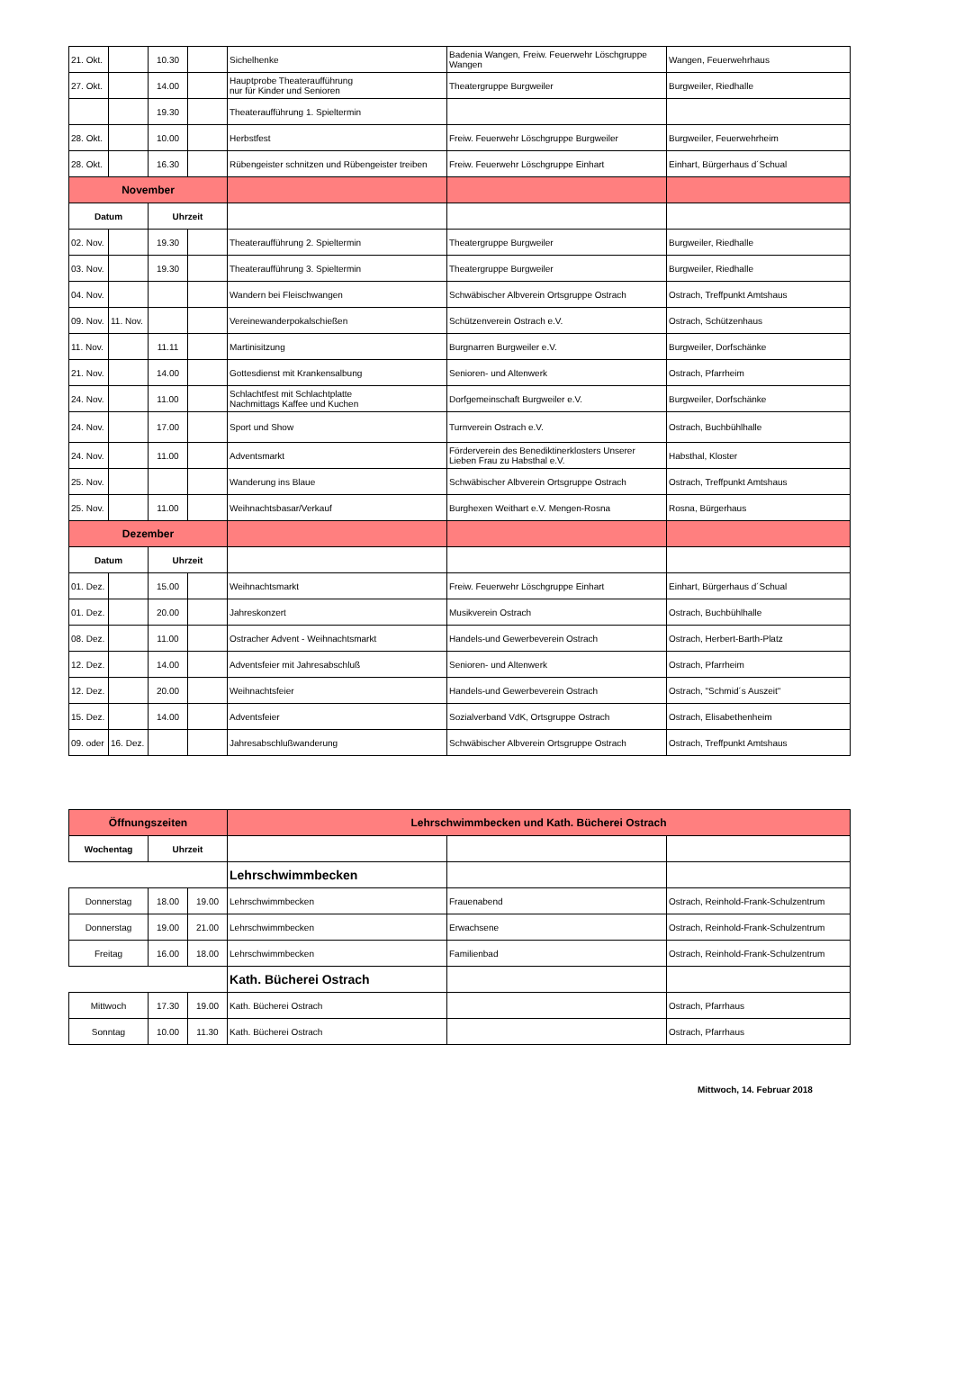| 21. Okt. | | 10.30 | | Sichelhenke | Badenia Wangen, Freiw. Feuerwehr Löschgruppe Wangen | Wangen, Feuerwehrhaus |
| 27. Okt. | | 14.00 | | Hauptprobe Theateraufführung nur für Kinder und Senioren | Theatergruppe Burgweiler | Burgweiler, Riedhalle |
| | | 19.30 | | Theateraufführung 1. Spieltermin | | |
| 28. Okt. | | 10.00 | | Herbstfest | Freiw. Feuerwehr Löschgruppe Burgweiler | Burgweiler, Feuerwehrheim |
| 28. Okt. | | 16.30 | | Rübengeister schnitzen und Rübengeister treiben | Freiw. Feuerwehr Löschgruppe Einhart | Einhart, Bürgerhaus d´Schual |
| November | | | | | | |
| Datum | | Uhrzeit | | | | |
| 02. Nov. | | 19.30 | | Theateraufführung 2. Spieltermin | Theatergruppe Burgweiler | Burgweiler, Riedhalle |
| 03. Nov. | | 19.30 | | Theateraufführung 3. Spieltermin | Theatergruppe Burgweiler | Burgweiler, Riedhalle |
| 04. Nov. | | | | Wandern bei Fleischwangen | Schwäbischer Albverein Ortsgruppe Ostrach | Ostrach, Treffpunkt Amtshaus |
| 09. Nov. | 11. Nov. | | | Vereinewanderpokalschießen | Schützenverein Ostrach e.V. | Ostrach, Schützenhaus |
| 11. Nov. | | 11.11 | | Martinisitzung | Burgnarren Burgweiler e.V. | Burgweiler, Dorfschänke |
| 21. Nov. | | 14.00 | | Gottesdienst mit Krankensalbung | Senioren- und Altenwerk | Ostrach, Pfarrheim |
| 24. Nov. | | 11.00 | | Schlachtfest mit Schlachtplatte Nachmittags Kaffee und Kuchen | Dorfgemeinschaft Burgweiler e.V. | Burgweiler, Dorfschänke |
| 24. Nov. | | 17.00 | | Sport und Show | Turnverein Ostrach e.V. | Ostrach, Buchbühlhalle |
| 24. Nov. | | 11.00 | | Adventsmarkt | Förderverein des Benediktinerklosters Unserer Lieben Frau zu Habsthal e.V. | Habsthal, Kloster |
| 25. Nov. | | | | Wanderung ins Blaue | Schwäbischer Albverein Ortsgruppe Ostrach | Ostrach, Treffpunkt Amtshaus |
| 25. Nov. | | 11.00 | | Weihnachtsbasar/Verkauf | Burghexen Weithart e.V. Mengen-Rosna | Rosna, Bürgerhaus |
| Dezember | | | | | | |
| Datum | | Uhrzeit | | | | |
| 01. Dez. | | 15.00 | | Weihnachtsmarkt | Freiw. Feuerwehr Löschgruppe Einhart | Einhart, Bürgerhaus d´Schual |
| 01. Dez. | | 20.00 | | Jahreskonzert | Musikverein Ostrach | Ostrach, Buchbühlhalle |
| 08. Dez. | | 11.00 | | Ostracher Advent - Weihnachtsmarkt | Handels-und Gewerbeverein Ostrach | Ostrach, Herbert-Barth-Platz |
| 12. Dez. | | 14.00 | | Adventsfeier mit Jahresabschluß | Senioren- und Altenwerk | Ostrach, Pfarrheim |
| 12. Dez. | | 20.00 | | Weihnachtsfeier | Handels-und Gewerbeverein Ostrach | Ostrach, "Schmid´s Auszeit" |
| 15. Dez. | | 14.00 | | Adventsfeier | Sozialverband VdK, Ortsgruppe Ostrach | Ostrach, Elisabethenheim |
| 09. oder | 16. Dez. | | | Jahresabschlußwanderung | Schwäbischer Albverein Ortsgruppe Ostrach | Ostrach, Treffpunkt Amtshaus |
| Öffnungszeiten | | | Lehrschwimmbecken und Kath. Bücherei Ostrach | | |
| Wochentag | Uhrzeit | | | | |
| | | | Lehrschwimmbecken | | |
| Donnerstag | 18.00 | 19.00 | Lehrschwimmbecken | Frauenabend | Ostrach, Reinhold-Frank-Schulzentrum |
| Donnerstag | 19.00 | 21.00 | Lehrschwimmbecken | Erwachsene | Ostrach, Reinhold-Frank-Schulzentrum |
| Freitag | 16.00 | 18.00 | Lehrschwimmbecken | Familienbad | Ostrach, Reinhold-Frank-Schulzentrum |
| | | | Kath. Bücherei Ostrach | | |
| Mittwoch | 17.30 | 19.00 | Kath. Bücherei Ostrach | | Ostrach, Pfarrhaus |
| Sonntag | 10.00 | 11.30 | Kath. Bücherei Ostrach | | Ostrach, Pfarrhaus |
Mittwoch, 14. Februar 2018